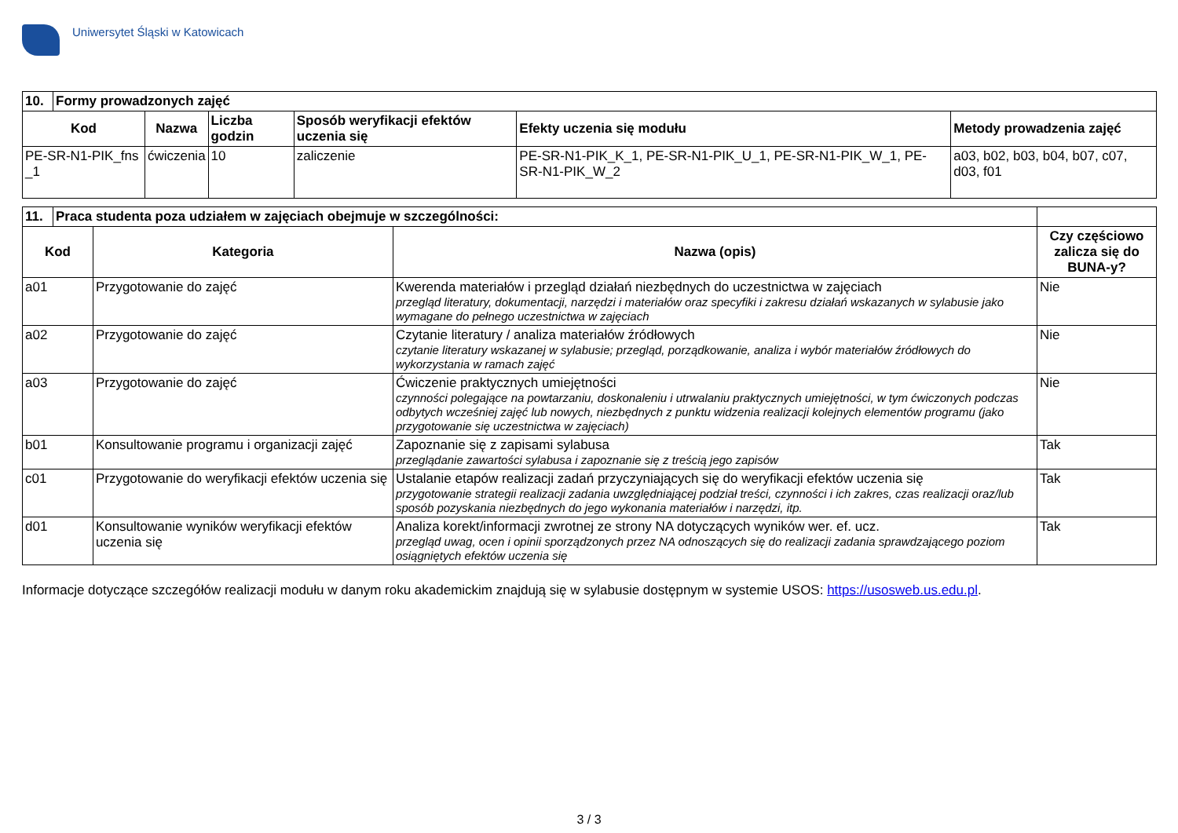Uniwersytet Śląski w Katowicach
| 10. | Formy prowadzonych zajęć | | | | | |
| --- | --- | --- | --- | --- | --- | --- |
| Kod | | Nazwa | Liczba godzin | Sposób weryfikacji efektów uczenia się | Efekty uczenia się modułu | Metody prowadzenia zajęć |
| PE-SR-N1-PIK_fns _1 | | ćwiczenia | 10 | zaliczenie | PE-SR-N1-PIK_K_1, PE-SR-N1-PIK_U_1, PE-SR-N1-PIK_W_1, PE-SR-N1-PIK_W_2 | a03, b02, b03, b04, b07, c07, d03, f01 |
| 11. | Praca studenta poza udziałem w zajęciach obejmuje w szczególności: | | | |
| --- | --- | --- | --- | --- |
| Kod | | Kategoria | Nazwa (opis) | Czy częściowo zalicza się do BUNA-y? |
| a01 | | Przygotowanie do zajęć | Kwerenda materiałów i przegląd działań niezbędnych do uczestnictwa w zajęciach przegląd literatury, dokumentacji, narzędzi i materiałów oraz specyfiki i zakresu działań wskazanych w sylabusie jako wymagane do pełnego uczestnictwa w zajęciach | Nie |
| a02 | | Przygotowanie do zajęć | Czytanie literatury / analiza materiałów źródłowych czytanie literatury wskazanej w sylabusie; przegląd, porządkowanie, analiza i wybór materiałów źródłowych do wykorzystania w ramach zajęć | Nie |
| a03 | | Przygotowanie do zajęć | Ćwiczenie praktycznych umiejętności czynności polegające na powtarzaniu, doskonaleniu i utrwalaniu praktycznych umiejętności, w tym ćwiczonych podczas odbytych wcześniej zajęć lub nowych, niezbędnych z punktu widzenia realizacji kolejnych elementów programu (jako przygotowanie się uczestnictwa w zajęciach) | Nie |
| b01 | | Konsultowanie programu i organizacji zajęć | Zapoznanie się z zapisami sylabusa przeglądanie zawartości sylabusa i zapoznanie się z treścią jego zapisów | Tak |
| c01 | | Przygotowanie do weryfikacji efektów uczenia się | Ustalanie etapów realizacji zadań przyczyniających się do weryfikacji efektów uczenia się przygotowanie strategii realizacji zadania uwzględniającej podział treści, czynności i ich zakres, czas realizacji oraz/lub sposób pozyskania niezbędnych do jego wykonania materiałów i narzędzi, itp. | Tak |
| d01 | | Konsultowanie wyników weryfikacji efektów uczenia się | Analiza korekt/informacji zwrotnej ze strony NA dotyczących wyników wer. ef. ucz. przegląd uwag, ocen i opinii sporządzonych przez NA odnoszących się do realizacji zadania sprawdzającego poziom osiągniętych efektów uczenia się | Tak |
Informacje dotyczące szczegółów realizacji modułu w danym roku akademickim znajdują się w sylabusie dostępnym w systemie USOS: https://usosweb.us.edu.pl.
3 / 3